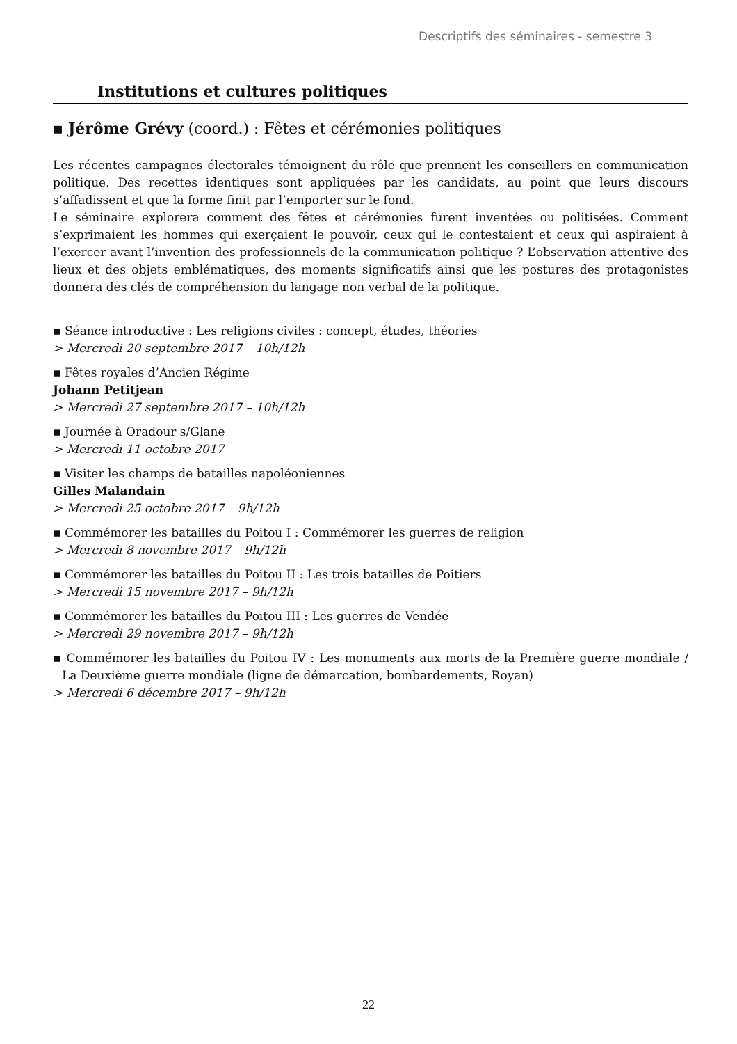Descriptifs des séminaires - semestre 3
Institutions et cultures politiques
▪ Jérôme Grévy (coord.) : Fêtes et cérémonies politiques
Les récentes campagnes électorales témoignent du rôle que prennent les conseillers en communication politique. Des recettes identiques sont appliquées par les candidats, au point que leurs discours s’affadissent et que la forme finit par l’emporter sur le fond.
Le séminaire explorera comment des fêtes et cérémonies furent inventées ou politisées. Comment s’exprimaient les hommes qui exerçaient le pouvoir, ceux qui le contestaient et ceux qui aspiraient à l’exercer avant l’invention des professionnels de la communication politique ? L’observation attentive des lieux et des objets emblématiques, des moments significatifs ainsi que les postures des protagonistes donnera des clés de compréhension du langage non verbal de la politique.
▪ Séance introductive : Les religions civiles : concept, études, théories
> Mercredi 20 septembre 2017 – 10h/12h
▪ Fêtes royales d’Ancien Régime
Johann Petitjean
> Mercredi 27 septembre 2017 – 10h/12h
▪ Journée à Oradour s/Glane
> Mercredi 11 octobre 2017
▪ Visiter les champs de batailles napoléoniennes
Gilles Malandain
> Mercredi 25 octobre 2017 – 9h/12h
▪ Commémorer les batailles du Poitou I : Commémorer les guerres de religion
> Mercredi 8 novembre 2017 – 9h/12h
▪ Commémorer les batailles du Poitou II : Les trois batailles de Poitiers
> Mercredi 15 novembre 2017 – 9h/12h
▪ Commémorer les batailles du Poitou III : Les guerres de Vendée
> Mercredi 29 novembre 2017 – 9h/12h
▪ Commémorer les batailles du Poitou IV : Les monuments aux morts de la Première guerre mondiale / La Deuxième guerre mondiale (ligne de démarcation, bombardements, Royan)
> Mercredi 6 décembre 2017 – 9h/12h
22